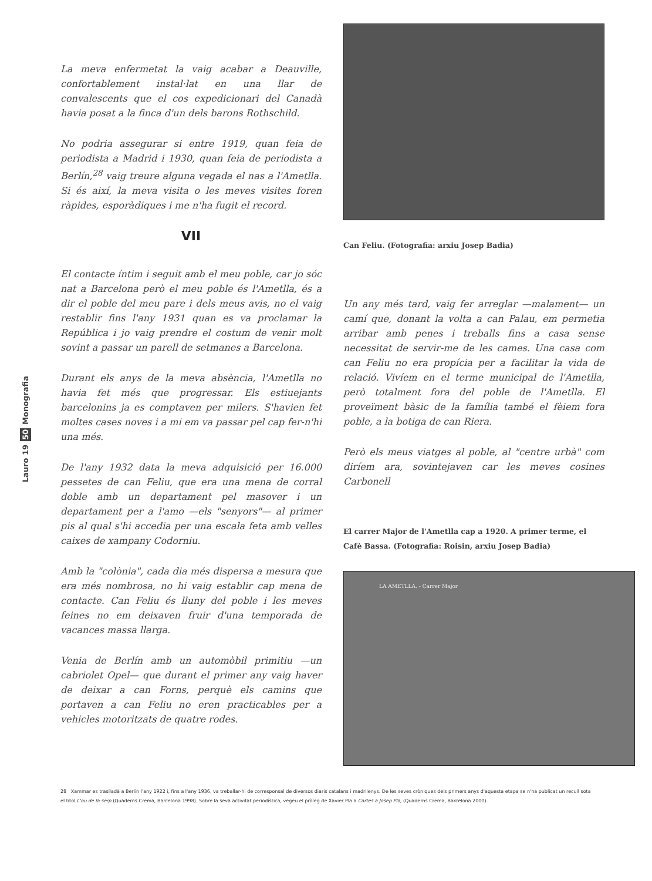Monografia
50
Lauro 19
La meva enfermetat la vaig acabar a Deauville, confortablement instal·lat en una llar de convalescents que el cos expedicionari del Canadà havia posat a la finca d'un dels barons Rothschild.
No podria assegurar si entre 1919, quan feia de periodista a Madrid i 1930, quan feia de periodista a Berlín,<sup>28</sup> vaig treure alguna vegada el nas a l'Ametlla. Si és així, la meva visita o les meves visites foren ràpides, esporàdiques i me n'ha fugit el record.
VII
El contacte íntim i seguit amb el meu poble, car jo sóc nat a Barcelona però el meu poble és l'Ametlla, és a dir el poble del meu pare i dels meus avis, no el vaig restablir fins l'any 1931 quan es va proclamar la República i jo vaig prendre el costum de venir molt sovint a passar un parell de setmanes a Barcelona.
Durant els anys de la meva absència, l'Ametlla no havia fet més que progressar. Els estiuejants barcelonins ja es comptaven per milers. S'havien fet moltes cases noves i a mi em va passar pel cap fer-n'hi una més.
De l'any 1932 data la meva adquisició per 16.000 pessetes de can Feliu, que era una mena de corral doble amb un departament pel masover i un departament per a l'amo —els "senyors"— al primer pis al qual s'hi accedia per una escala feta amb velles caixes de xampany Codorniu.
Amb la "colònia", cada dia més dispersa a mesura que era més nombrosa, no hi vaig establir cap mena de contacte. Can Feliu és lluny del poble i les meves feines no em deixaven fruir d'una temporada de vacances massa llarga.
Venia de Berlín amb un automòbil primitiu —un cabriolet Opel— que durant el primer any vaig haver de deixar a can Forns, perquè els camins que portaven a can Feliu no eren practicables per a vehicles motoritzats de quatre rodes.
Can Feliu. (Fotografia: arxiu Josep Badia)
Un any més tard, vaig fer arreglar —malament— un camí que, donant la volta a can Palau, em permetia arribar amb penes i treballs fins a casa sense necessitat de servir-me de les cames. Una casa com can Feliu no era propícia per a facilitar la vida de relació. Vivíem en el terme municipal de l'Ametlla, però totalment fora del poble de l'Ametlla. El proveïment bàsic de la família també el fèiem fora poble, a la botiga de can Riera.
Però els meus viatges al poble, al "centre urbà" com diríem ara, sovintejaven car les meves cosines Carbonell
El carrer Major de l'Ametlla cap a 1920. A primer terme, el Cafè Bassa. (Fotografia: Roisin, arxiu Josep Badia)
LA AMETLLA. - Carrer Major
28 Xammar es traslladà a Berlín l'any 1922 i, fins a l'any 1936, va treballar-hi de corresponsal de diversos diaris catalans i madrilenys. De les seves cròniques dels primers anys d'aquesta etapa se n'ha publicat un recull sota el títol L'ou de la serp (Quaderns Crema, Barcelona 1998). Sobre la seva activitat periodística, vegeu el pròleg de Xavier Pla a Cartes a Josep Pla, (Quaderns Crema, Barcelona 2000).